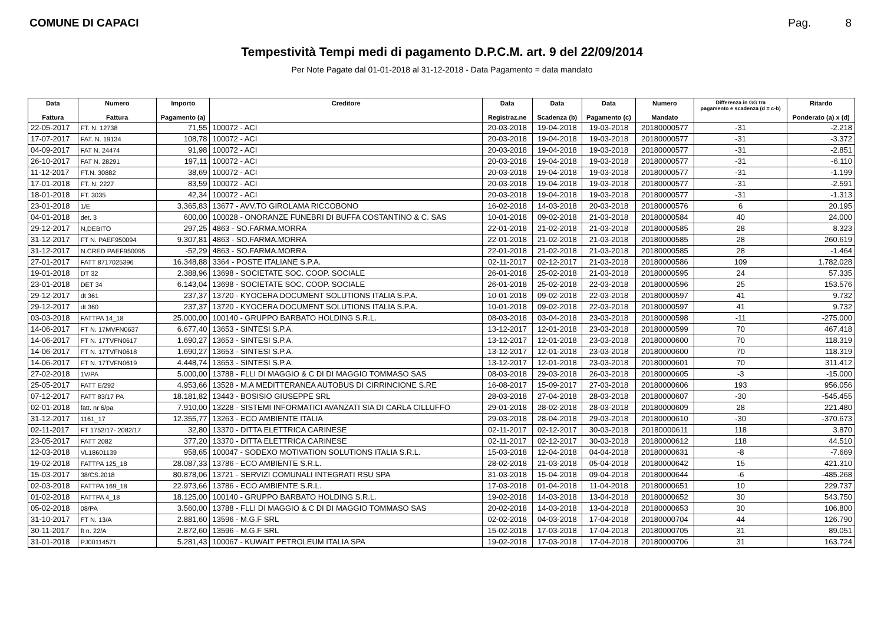COMUNE DI CAPACI Pag. 8
Tempestività Tempi medi di pagamento D.P.C.M. art. 9 del 22/09/2014
Per Note Pagate dal 01-01-2018 al 31-12-2018 - Data Pagamento = data mandato
| Data Fattura | Numero Fattura | Importo Pagamento (a) | Creditore | Data Registraz.ne | Data Scadenza (b) | Data Pagamento (c) | Numero Mandato | Differenza in GG tra pagamento e scadenza (d = c-b) | Ritardo Ponderato (a) x (d) |
| --- | --- | --- | --- | --- | --- | --- | --- | --- | --- |
| 22-05-2017 | FT. N. 12738 | 71,55 | 100072 - ACI | 20-03-2018 | 19-04-2018 | 19-03-2018 | 20180000577 | -31 | -2.218 |
| 17-07-2017 | FAT. N. 19134 | 108,78 | 100072 - ACI | 20-03-2018 | 19-04-2018 | 19-03-2018 | 20180000577 | -31 | -3.372 |
| 04-09-2017 | FAT N. 24474 | 91,98 | 100072 - ACI | 20-03-2018 | 19-04-2018 | 19-03-2018 | 20180000577 | -31 | -2.851 |
| 26-10-2017 | FAT N. 28291 | 197,11 | 100072 - ACI | 20-03-2018 | 19-04-2018 | 19-03-2018 | 20180000577 | -31 | -6.110 |
| 11-12-2017 | FT.N. 30882 | 38,69 | 100072 - ACI | 20-03-2018 | 19-04-2018 | 19-03-2018 | 20180000577 | -31 | -1.199 |
| 17-01-2018 | FT. N. 2227 | 83,59 | 100072 - ACI | 20-03-2018 | 19-04-2018 | 19-03-2018 | 20180000577 | -31 | -2.591 |
| 18-01-2018 | FT. 3035 | 42,34 | 100072 - ACI | 20-03-2018 | 19-04-2018 | 19-03-2018 | 20180000577 | -31 | -1.313 |
| 23-01-2018 | 1/E | 3.365,83 | 13677 - AVV.TO GIROLAMA RICCOBONO | 16-02-2018 | 14-03-2018 | 20-03-2018 | 20180000576 | 6 | 20.195 |
| 04-01-2018 | det. 3 | 600,00 | 100028 - ONORANZE FUNEBRI DI BUFFA COSTANTINO & C. SAS | 10-01-2018 | 09-02-2018 | 21-03-2018 | 20180000584 | 40 | 24.000 |
| 29-12-2017 | N,DEBITO | 297,25 | 4863 - SO.FARMA.MORRA | 22-01-2018 | 21-02-2018 | 21-03-2018 | 20180000585 | 28 | 8.323 |
| 31-12-2017 | FT N. PAEF950094 | 9.307,81 | 4863 - SO.FARMA.MORRA | 22-01-2018 | 21-02-2018 | 21-03-2018 | 20180000585 | 28 | 260.619 |
| 31-12-2017 | N.CRED PAEF950095 | -52,29 | 4863 - SO.FARMA.MORRA | 22-01-2018 | 21-02-2018 | 21-03-2018 | 20180000585 | 28 | -1.464 |
| 27-01-2017 | FATT 8717025396 | 16.348,88 | 3364 - POSTE ITALIANE S.P.A. | 02-11-2017 | 02-12-2017 | 21-03-2018 | 20180000586 | 109 | 1.782.028 |
| 19-01-2018 | DT 32 | 2.388,96 | 13698 - SOCIETATE SOC. COOP. SOCIALE | 26-01-2018 | 25-02-2018 | 21-03-2018 | 20180000595 | 24 | 57.335 |
| 23-01-2018 | DET 34 | 6.143,04 | 13698 - SOCIETATE SOC. COOP. SOCIALE | 26-01-2018 | 25-02-2018 | 22-03-2018 | 20180000596 | 25 | 153.576 |
| 29-12-2017 | dt 361 | 237,37 | 13720 - KYOCERA DOCUMENT SOLUTIONS ITALIA S.P.A. | 10-01-2018 | 09-02-2018 | 22-03-2018 | 20180000597 | 41 | 9.732 |
| 29-12-2017 | dt 360 | 237,37 | 13720 - KYOCERA DOCUMENT SOLUTIONS ITALIA S.P.A. | 10-01-2018 | 09-02-2018 | 22-03-2018 | 20180000597 | 41 | 9.732 |
| 03-03-2018 | FATTPA 14_18 | 25.000,00 | 100140 - GRUPPO BARBATO HOLDING S.R.L. | 08-03-2018 | 03-04-2018 | 23-03-2018 | 20180000598 | -11 | -275.000 |
| 14-06-2017 | FT N. 17MVFN0637 | 6.677,40 | 13653 - SINTESI S.P.A. | 13-12-2017 | 12-01-2018 | 23-03-2018 | 20180000599 | 70 | 467.418 |
| 14-06-2017 | FT N. 17TVFN0617 | 1.690,27 | 13653 - SINTESI S.P.A. | 13-12-2017 | 12-01-2018 | 23-03-2018 | 20180000600 | 70 | 118.319 |
| 14-06-2017 | FT N. 17TVFN0618 | 1.690,27 | 13653 - SINTESI S.P.A. | 13-12-2017 | 12-01-2018 | 23-03-2018 | 20180000600 | 70 | 118.319 |
| 14-06-2017 | FT N. 17TVFN0619 | 4.448,74 | 13653 - SINTESI S.P.A. | 13-12-2017 | 12-01-2018 | 23-03-2018 | 20180000601 | 70 | 311.412 |
| 27-02-2018 | 1V/PA | 5.000,00 | 13788 - FLLI DI MAGGIO & C DI DI MAGGIO TOMMASO SAS | 08-03-2018 | 29-03-2018 | 26-03-2018 | 20180000605 | -3 | -15.000 |
| 25-05-2017 | FATT E/292 | 4.953,66 | 13528 - M.A MEDITTERANEA AUTOBUS DI CIRRINCIONE S.RE | 16-08-2017 | 15-09-2017 | 27-03-2018 | 20180000606 | 193 | 956.056 |
| 07-12-2017 | FATT 83/17 PA | 18.181,82 | 13443 - BOSISIO GIUSEPPE SRL | 28-03-2018 | 27-04-2018 | 28-03-2018 | 20180000607 | -30 | -545.455 |
| 02-01-2018 | fatt. nr 6/pa | 7.910,00 | 13228 - SISTEMI INFORMATICI AVANZATI SIA DI CARLA CILLUFFO | 29-01-2018 | 28-02-2018 | 28-03-2018 | 20180000609 | 28 | 221.480 |
| 31-12-2017 | 1161_17 | 12.355,77 | 13263 - ECO AMBIENTE ITALIA | 29-03-2018 | 28-04-2018 | 29-03-2018 | 20180000610 | -30 | -370.673 |
| 02-11-2017 | FT 1752/17- 2082/17 | 32,80 | 13370 - DITTA ELETTRICA CARINESE | 02-11-2017 | 02-12-2017 | 30-03-2018 | 20180000611 | 118 | 3.870 |
| 23-05-2017 | FATT 2082 | 377,20 | 13370 - DITTA ELETTRICA CARINESE | 02-11-2017 | 02-12-2017 | 30-03-2018 | 20180000612 | 118 | 44.510 |
| 12-03-2018 | VL18601139 | 958,65 | 100047 - SODEXO MOTIVATION SOLUTIONS ITALIA S.R.L. | 15-03-2018 | 12-04-2018 | 04-04-2018 | 20180000631 | -8 | -7.669 |
| 19-02-2018 | FATTPA 125_18 | 28.087,33 | 13786 - ECO AMBIENTE S.R.L. | 28-02-2018 | 21-03-2018 | 05-04-2018 | 20180000642 | 15 | 421.310 |
| 15-03-2017 | 38/CS.2018 | 80.878,06 | 13721 - SERVIZI COMUNALI INTEGRATI RSU SPA | 31-03-2018 | 15-04-2018 | 09-04-2018 | 20180000644 | -6 | -485.268 |
| 02-03-2018 | FATTPA 169_18 | 22.973,66 | 13786 - ECO AMBIENTE S.R.L. | 17-03-2018 | 01-04-2018 | 11-04-2018 | 20180000651 | 10 | 229.737 |
| 01-02-2018 | FATTPA 4_18 | 18.125,00 | 100140 - GRUPPO BARBATO HOLDING S.R.L. | 19-02-2018 | 14-03-2018 | 13-04-2018 | 20180000652 | 30 | 543.750 |
| 05-02-2018 | 08/PA | 3.560,00 | 13788 - FLLI DI MAGGIO & C DI DI MAGGIO TOMMASO SAS | 20-02-2018 | 14-03-2018 | 13-04-2018 | 20180000653 | 30 | 106.800 |
| 31-10-2017 | FT N. 13/A | 2.881,60 | 13596 - M.G.F SRL | 02-02-2018 | 04-03-2018 | 17-04-2018 | 20180000704 | 44 | 126.790 |
| 30-11-2017 | ft n. 22/A | 2.872,60 | 13596 - M.G.F SRL | 15-02-2018 | 17-03-2018 | 17-04-2018 | 20180000705 | 31 | 89.051 |
| 31-01-2018 | PJ00114571 | 5.281,43 | 100067 - KUWAIT PETROLEUM ITALIA SPA | 19-02-2018 | 17-03-2018 | 17-04-2018 | 20180000706 | 31 | 163.724 |